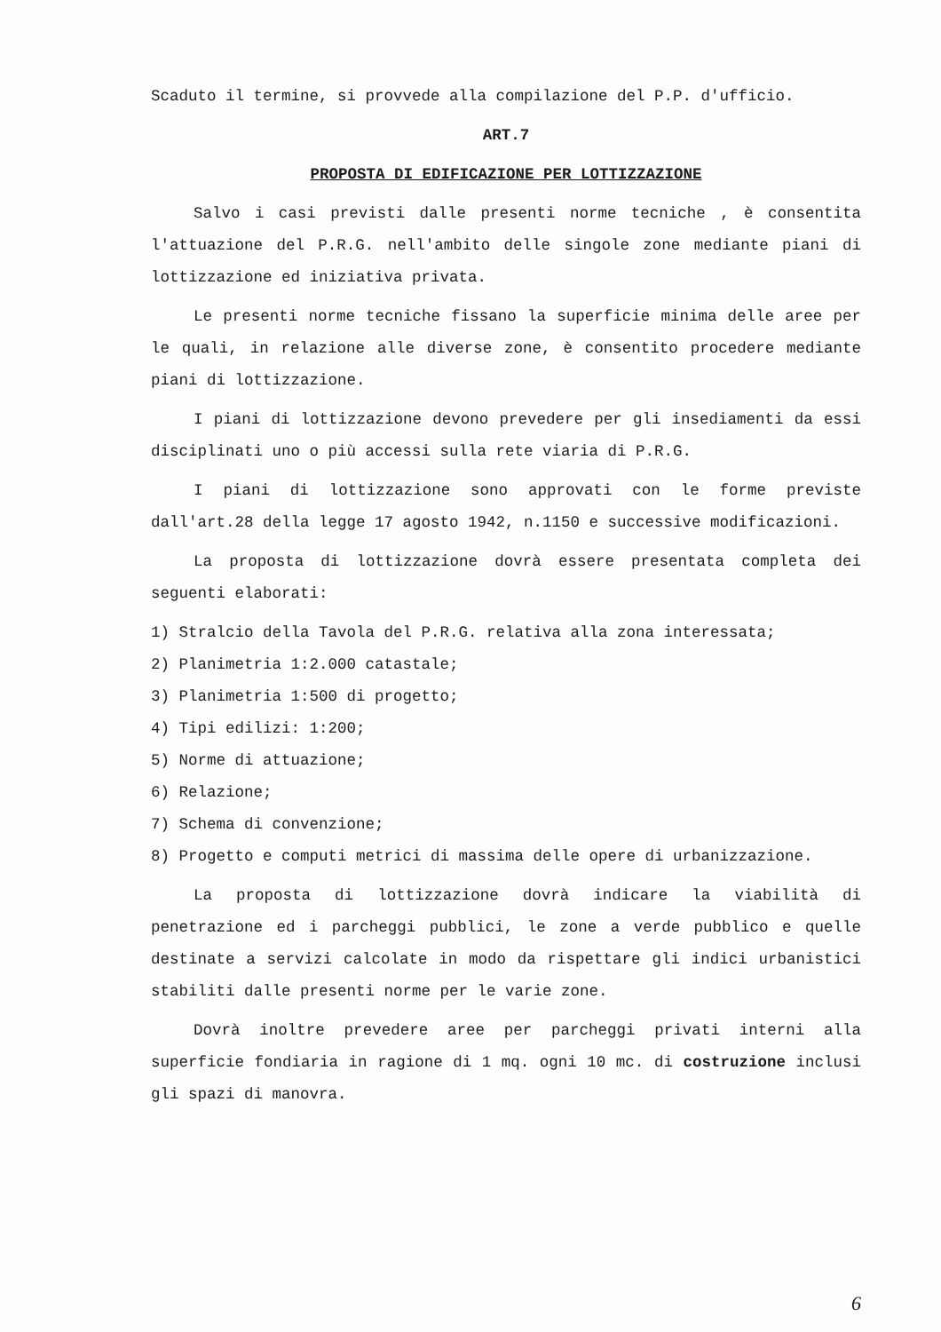Scaduto il termine, si provvede alla compilazione del P.P. d'ufficio.
ART.7
PROPOSTA DI EDIFICAZIONE PER LOTTIZZAZIONE
Salvo i casi previsti dalle presenti norme tecniche , è consentita l'attuazione del P.R.G. nell'ambito delle singole zone mediante piani di lottizzazione ed iniziativa privata.
Le presenti norme tecniche fissano la superficie minima delle aree per le quali, in relazione alle diverse zone, è consentito procedere mediante piani di lottizzazione.
I piani di lottizzazione devono prevedere per gli insediamenti da essi disciplinati uno o più accessi sulla rete viaria di P.R.G.
I piani di lottizzazione sono approvati con le forme previste dall'art.28 della legge 17 agosto 1942, n.1150 e successive modificazioni.
La proposta di lottizzazione dovrà essere presentata completa dei seguenti elaborati:
1) Stralcio della Tavola del P.R.G. relativa alla zona interessata;
2) Planimetria 1:2.000 catastale;
3) Planimetria 1:500 di progetto;
4) Tipi edilizi: 1:200;
5) Norme di attuazione;
6) Relazione;
7) Schema di convenzione;
8) Progetto e computi metrici di massima delle opere di urbanizzazione.
La proposta di lottizzazione dovrà indicare la viabilità di penetrazione ed i parcheggi pubblici, le zone a verde pubblico e quelle destinate a servizi calcolate in modo da rispettare gli indici urbanistici stabiliti dalle presenti norme per le varie zone.
Dovrà inoltre prevedere aree per parcheggi privati interni alla superficie fondiaria in ragione di 1 mq. ogni 10 mc. di costruzione inclusi gli spazi di manovra.
6